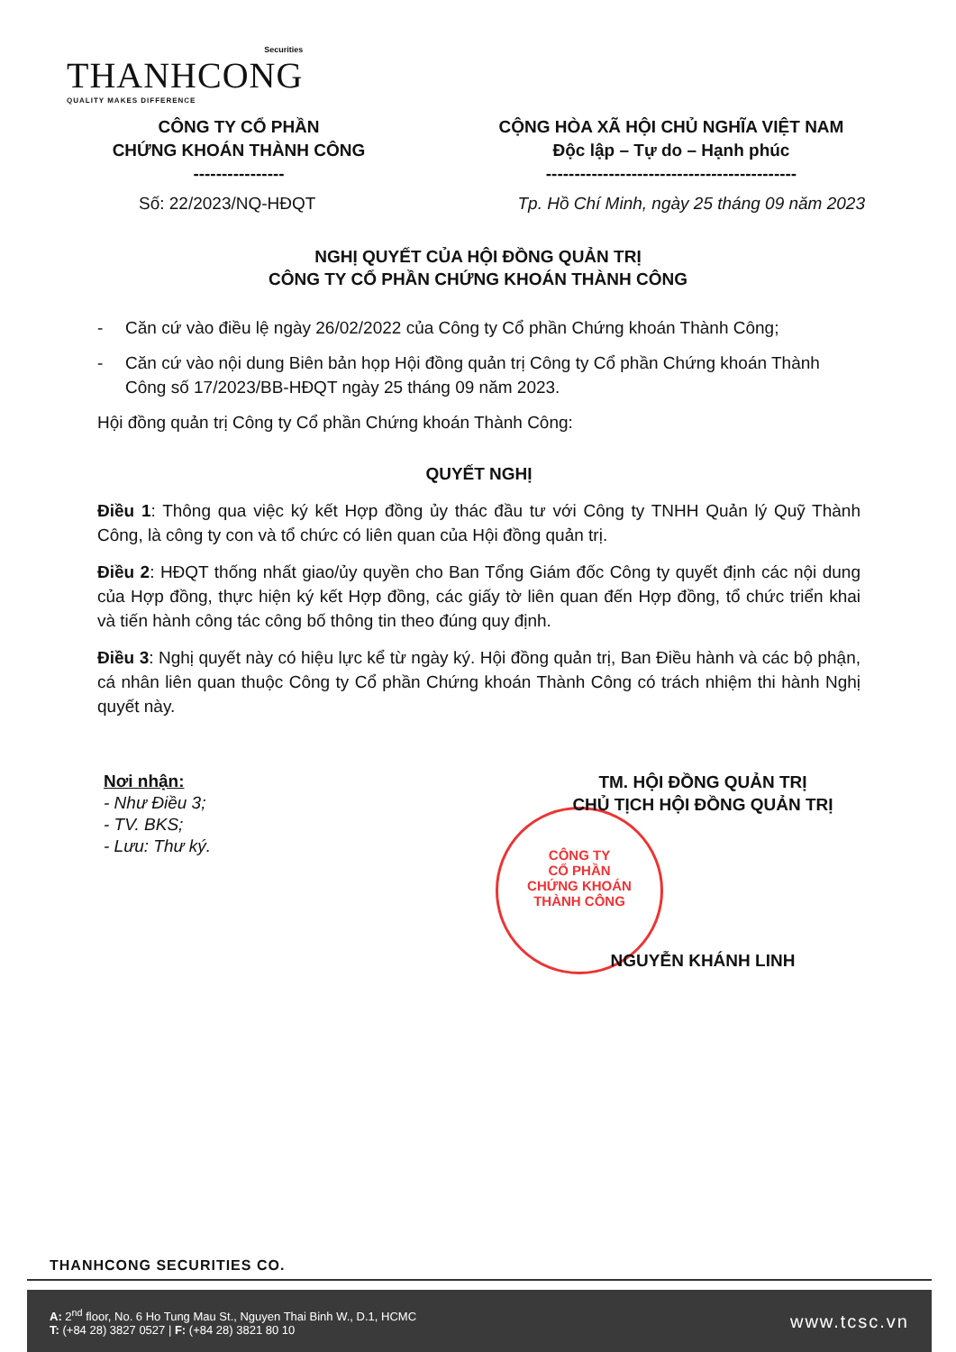Securities
THANHCONG
QUALITY MAKES DIFFERENCE
CÔNG TY CỔ PHẦN
CHỨNG KHOÁN THÀNH CÔNG
----------------
CỘNG HÒA XÃ HỘI CHỦ NGHĨA VIỆT NAM
Độc lập – Tự do – Hạnh phúc
--------------------------------------------
Số: 22/2023/NQ-HĐQT Tp. Hồ Chí Minh, ngày 25 tháng 09 năm 2023
NGHỊ QUYẾT CỦA HỘI ĐỒNG QUẢN TRỊ
CÔNG TY CỔ PHẦN CHỨNG KHOÁN THÀNH CÔNG
- Căn cứ vào điều lệ ngày 26/02/2022 của Công ty Cổ phần Chứng khoán Thành Công;
- Căn cứ vào nội dung Biên bản họp Hội đồng quản trị Công ty Cổ phần Chứng khoán Thành Công số 17/2023/BB-HĐQT ngày 25 tháng 09 năm 2023.
Hội đồng quản trị Công ty Cổ phần Chứng khoán Thành Công:
QUYẾT NGHỊ
Điều 1: Thông qua việc ký kết Hợp đồng ủy thác đầu tư với Công ty TNHH Quản lý Quỹ Thành Công, là công ty con và tổ chức có liên quan của Hội đồng quản trị.
Điều 2: HĐQT thống nhất giao/ủy quyền cho Ban Tổng Giám đốc Công ty quyết định các nội dung của Hợp đồng, thực hiện ký kết Hợp đồng, các giấy tờ liên quan đến Hợp đồng, tổ chức triển khai và tiến hành công tác công bố thông tin theo đúng quy định.
Điều 3: Nghị quyết này có hiệu lực kể từ ngày ký. Hội đồng quản trị, Ban Điều hành và các bộ phận, cá nhân liên quan thuộc Công ty Cổ phần Chứng khoán Thành Công có trách nhiệm thi hành Nghị quyết này.
CÔNG TY
CỔ PHẦN
CHỨNG KHOÁN
THÀNH CÔNG
Nơi nhận:
- Như Điều 3;
- TV. BKS;
- Lưu: Thư ký.
TM. HỘI ĐỒNG QUẢN TRỊ
CHỦ TỊCH HỘI ĐỒNG QUẢN TRỊ
NGUYỄN KHÁNH LINH
THANHCONG SECURITIES CO.
A: 2<sup>nd</sup> floor, No. 6 Ho Tung Mau St., Nguyen Thai Binh W., D.1, HCMC
T: (+84 28) 3827 0527 | F: (+84 28) 3821 80 10
www.tcsc.vn